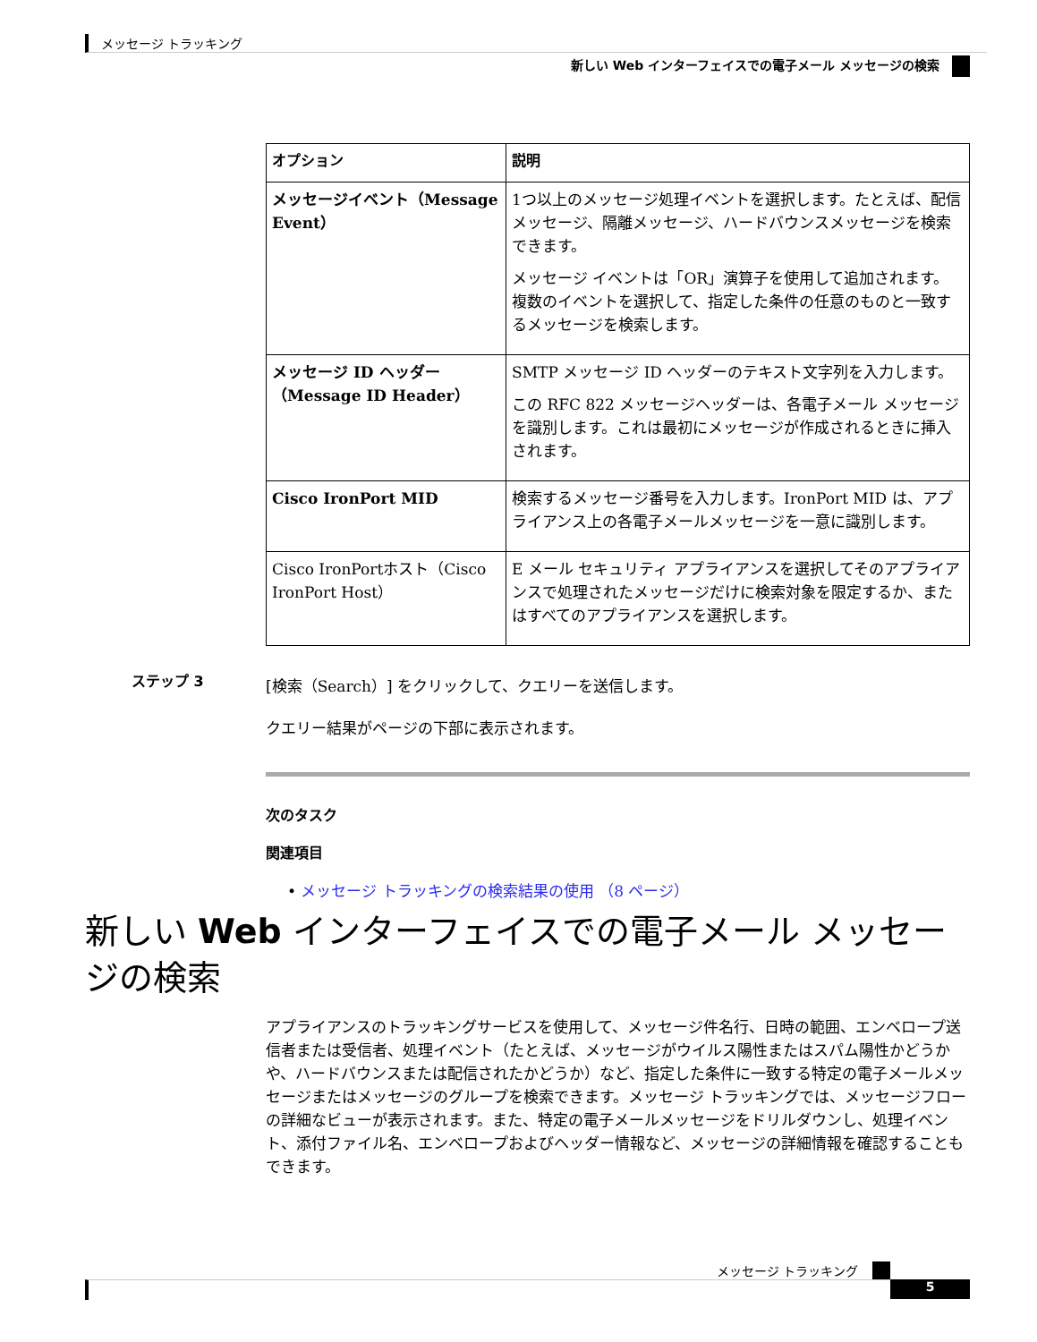メッセージ トラッキング
新しい Web インターフェイスでの電子メール メッセージの検索
| オプション | 説明 |
| --- | --- |
| メッセージイベント（Message Event） | 1つ以上のメッセージ処理イベントを選択します。たとえば、配信メッセージ、隔離メッセージ、ハードバウンスメッセージを検索できます。 メッセージ イベントは「OR」演算子を使用して追加されます。複数のイベントを選択して、指定した条件の任意のものと一致するメッセージを検索します。 |
| メッセージ ID ヘッダー（Message ID Header） | SMTP メッセージ ID ヘッダーのテキスト文字列を入力します。 この RFC 822 メッセージヘッダーは、各電子メール メッセージを識別します。これは最初にメッセージが作成されるときに挿入されます。 |
| Cisco IronPort MID | 検索するメッセージ番号を入力します。IronPort MID は、アプライアンス上の各電子メールメッセージを一意に識別します。 |
| Cisco IronPortホスト（Cisco IronPort Host） | E メール セキュリティ アプライアンスを選択してそのアプライアンスで処理されたメッセージだけに検索対象を限定するか、またはすべてのアプライアンスを選択します。 |
ステップ 3
[検索（Search）] をクリックして、クエリーを送信します。
クエリー結果がページの下部に表示されます。
次のタスク
関連項目
• メッセージ トラッキングの検索結果の使用 （8 ページ）
新しい Web インターフェイスでの電子メール メッセージの検索
アプライアンスのトラッキングサービスを使用して、メッセージ件名行、日時の範囲、エンベロープ送信者または受信者、処理イベント（たとえば、メッセージがウイルス陽性またはスパム陽性かどうかや、ハードバウンスまたは配信されたかどうか）など、指定した条件に一致する特定の電子メールメッセージまたはメッセージのグループを検索できます。メッセージ トラッキングでは、メッセージフローの詳細なビューが表示されます。また、特定の電子メールメッセージをドリルダウンし、処理イベント、添付ファイル名、エンベロープおよびヘッダー情報など、メッセージの詳細情報を確認することもできます。
メッセージ トラッキング
5